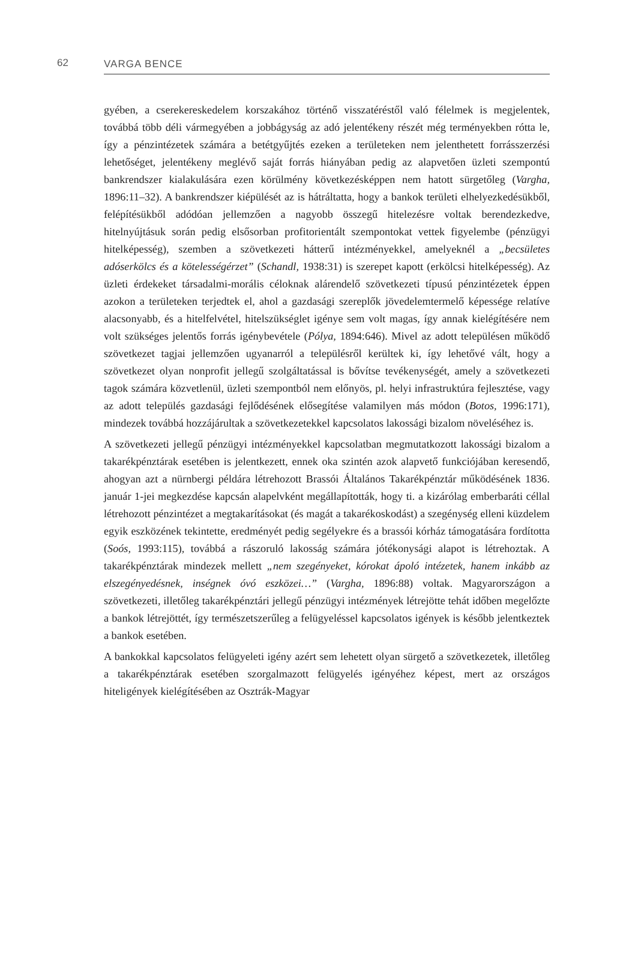62 VARGA BENCE
gyében, a cserekereskedelem korszakához történő visszatéréstől való félelmek is megjelentek, továbbá több déli vármegyében a jobbágyság az adó jelentékeny részét még terményekben rótta le, így a pénzintézetek számára a betétgyűjtés ezeken a területeken nem jelenthetett forrásszerzési lehetőséget, jelentékeny meglévő saját forrás hiányában pedig az alapvetően üzleti szempontú bankrendszer kialakulására ezen körülmény következésképpen nem hatott sürgetőleg (Vargha, 1896:11–32). A bankrendszer kiépülését az is hátráltatta, hogy a bankok területi elhelyezkedésükből, felépítésükből adódóan jellemzően a nagyobb összegű hitelezésre voltak berendezkedve, hitelnyújtásuk során pedig elsősorban profitorientált szempontokat vettek figyelembe (pénzügyi hitelképesség), szemben a szövetkezeti hátterű intézményekkel, amelyeknél a „becsületes adóserkölcs és a kötelességérzet” (Schandl, 1938:31) is szerepet kapott (erkölcsi hitelképesség). Az üzleti érdekeket társadalmi-morális céloknak alárendelő szövetkezeti típusú pénzintézetek éppen azokon a területeken terjedtek el, ahol a gazdasági szereplők jövedelemtermelő képessége relatíve alacsonyabb, és a hitelfelvétel, hitelszükséglet igénye sem volt magas, így annak kielégítésére nem volt szükséges jelentős forrás igénybevétele (Pólya, 1894:646). Mivel az adott településen működő szövetkezet tagjai jellemzően ugyanarról a településről kerültek ki, így lehetővé vált, hogy a szövetkezet olyan nonprofit jellegű szolgáltatással is bővítse tevékenységét, amely a szövetkezeti tagok számára közvetlenül, üzleti szempontból nem előnyös, pl. helyi infrastruktúra fejlesztése, vagy az adott település gazdasági fejlődésének elősegítése valamilyen más módon (Botos, 1996:171), mindezek továbbá hozzájárultak a szövetkezetekkel kapcsolatos lakossági bizalom növeléséhez is.
A szövetkezeti jellegű pénzügyi intézményekkel kapcsolatban megmutatkozott lakossági bizalom a takarékpénztárak esetében is jelentkezett, ennek oka szintén azok alapvető funkciójában keresendő, ahogyan azt a nürnbergi példára létrehozott Brassói Általános Takarékpénztár működésének 1836. január 1-jei megkezdése kapcsán alapelvként megállapították, hogy ti. a kizárólag emberbaráti céllal létrehozott pénzintézet a megtakarításokat (és magát a takarékoskodást) a szegénység elleni küzdelem egyik eszközének tekintette, eredményét pedig segélyekre és a brassói kórház támogatására fordította (Soós, 1993:115), továbbá a rászoruló lakosság számára jótékonysági alapot is létrehoztak. A takarékpénztárak mindezek mellett „nem szegényeket, kórokat ápoló intézetek, hanem inkább az elszegényedésnek, inségnek óvó eszközei…” (Vargha, 1896:88) voltak. Magyarországon a szövetkezeti, illetőleg takarékpénztári jellegű pénzügyi intézmények létrejötte tehát időben megelőzte a bankok létrejöttét, így természetszerűleg a felügyeléssel kapcsolatos igények is később jelentkeztek a bankok esetében.
A bankokkal kapcsolatos felügyeleti igény azért sem lehetett olyan sürgető a szövetkezetek, illetőleg a takarékpénztárak esetében szorgalmazott felügyelés igényéhez képest, mert az országos hiteligények kielégítésében az Osztrák-Magyar